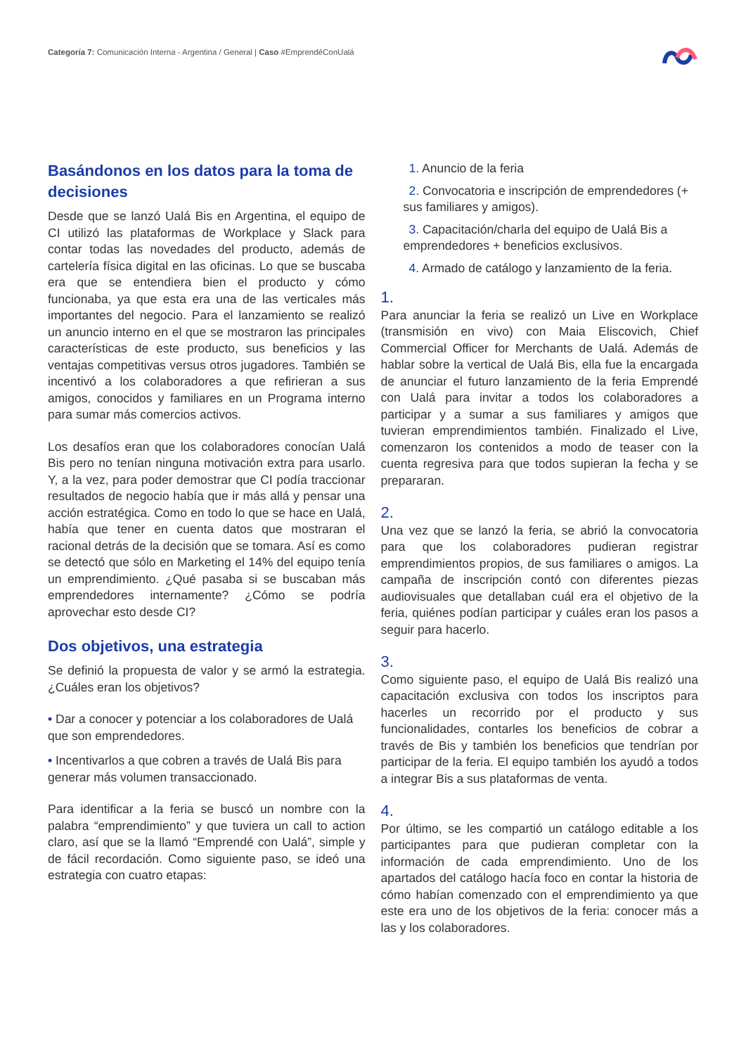Categoría 7: Comunicación Interna - Argentina / General | Caso #EmprendéConUalá
Basándonos en los datos para la toma de decisiones
Desde que se lanzó Ualá Bis en Argentina, el equipo de CI utilizó las plataformas de Workplace y Slack para contar todas las novedades del producto, además de cartelería física digital en las oficinas. Lo que se buscaba era que se entendiera bien el producto y cómo funcionaba, ya que esta era una de las verticales más importantes del negocio. Para el lanzamiento se realizó un anuncio interno en el que se mostraron las principales características de este producto, sus beneficios y las ventajas competitivas versus otros jugadores. También se incentivó a los colaboradores a que refirieran a sus amigos, conocidos y familiares en un Programa interno para sumar más comercios activos.
Los desafíos eran que los colaboradores conocían Ualá Bis pero no tenían ninguna motivación extra para usarlo. Y, a la vez, para poder demostrar que CI podía traccionar resultados de negocio había que ir más allá y pensar una acción estratégica. Como en todo lo que se hace en Ualá, había que tener en cuenta datos que mostraran el racional detrás de la decisión que se tomara. Así es como se detectó que sólo en Marketing el 14% del equipo tenía un emprendimiento. ¿Qué pasaba si se buscaban más emprendedores internamente? ¿Cómo se podría aprovechar esto desde CI?
Dos objetivos, una estrategia
Se definió la propuesta de valor y se armó la estrategia. ¿Cuáles eran los objetivos?
• Dar a conocer y potenciar a los colaboradores de Ualá que son emprendedores.
• Incentivarlos a que cobren a través de Ualá Bis para generar más volumen transaccionado.
Para identificar a la feria se buscó un nombre con la palabra “emprendimiento” y que tuviera un call to action claro, así que se la llamó “Emprendé con Ualá”, simple y de fácil recordación. Como siguiente paso, se ideó una estrategia con cuatro etapas:
1. Anuncio de la feria
2. Convocatoria e inscripción de emprendedores (+ sus familiares y amigos).
3. Capacitación/charla del equipo de Ualá Bis a emprendedores + beneficios exclusivos.
4. Armado de catálogo y lanzamiento de la feria.
1.
Para anunciar la feria se realizó un Live en Workplace (transmisión en vivo) con Maia Eliscovich, Chief Commercial Officer for Merchants de Ualá. Además de hablar sobre la vertical de Ualá Bis, ella fue la encargada de anunciar el futuro lanzamiento de la feria Emprendé con Ualá para invitar a todos los colaboradores a participar y a sumar a sus familiares y amigos que tuvieran emprendimientos también. Finalizado el Live, comenzaron los contenidos a modo de teaser con la cuenta regresiva para que todos supieran la fecha y se prepararan.
2.
Una vez que se lanzó la feria, se abrió la convocatoria para que los colaboradores pudieran registrar emprendimientos propios, de sus familiares o amigos. La campaña de inscripción contó con diferentes piezas audiovisuales que detallaban cuál era el objetivo de la feria, quiénes podían participar y cuáles eran los pasos a seguir para hacerlo.
3.
Como siguiente paso, el equipo de Ualá Bis realizó una capacitación exclusiva con todos los inscriptos para hacerles un recorrido por el producto y sus funcionalidades, contarles los beneficios de cobrar a través de Bis y también los beneficios que tendrían por participar de la feria. El equipo también los ayudó a todos a integrar Bis a sus plataformas de venta.
4.
Por último, se les compartió un catálogo editable a los participantes para que pudieran completar con la información de cada emprendimiento. Uno de los apartados del catálogo hacía foco en contar la historia de cómo habían comenzado con el emprendimiento ya que este era uno de los objetivos de la feria: conocer más a las y los colaboradores.